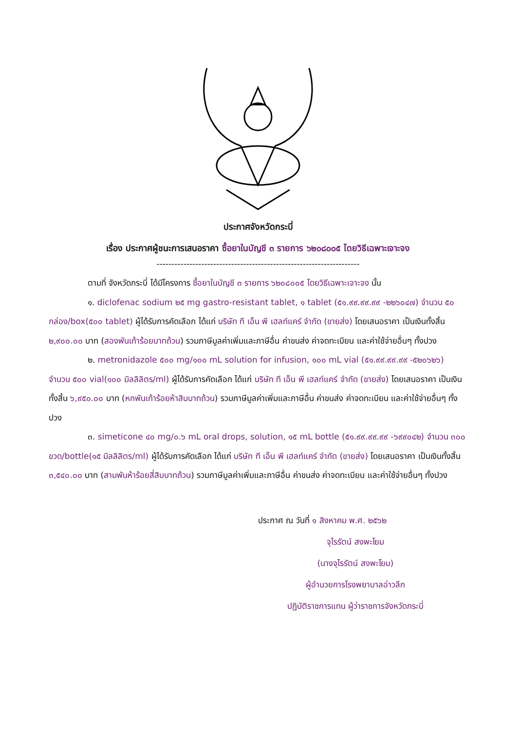ประกาศจังหวัดกระบี่
เรื่อง ประกาศผู้ชนะการเสนอราคา ซื้อยาในบัญชี ๓ รายการ ๖๒๐๘๐๐๕ โดยวิธีเฉพาะเจาะจง
--------------------------------------------------------------------
ตามที่ จังหวัดกระบี่ ได้มีโครงการ ซื้อยาในบัญชี ๓ รายการ ๖๒๐๘๐๐๕ โดยวิธีเฉพาะเจาะจง นั้น
๑. diclofenac sodium ๒๕ mg gastro-resistant tablet, ๑ tablet (๕๑.๙๙.๙๙.๙๙ -๒๒๖๐๔๗) จำนวน ๕๐ กล่อง/box(๕๐๐ tablet) ผู้ได้รับการคัดเลือก ได้แก่ บริษัท ที เอ็น พี เฮลท์แคร์ จำกัด (ขายส่ง) โดยเสนอราคา เป็นเงินทั้งสิ้น ๒,๙๐๐.๐๐ บาท (สองพันเก้าร้อยบาทถ้วน) รวมภาษีมูลค่าเพิ่มและภาษีอื่น ค่าขนส่ง ค่าจดทะเบียน และค่าใช้จ่ายอื่นๆ ทั้งปวง
๒. metronidazole ๕๐๐ mg/๑๐๐ mL solution for infusion, ๑๐๐ mL vial (๕๑.๙๙.๙๙.๙๙ -๕๒๐๖๒๖) จำนวน ๕๐๐ vial(๑๐๐ มิลลิลิตร/ml) ผู้ได้รับการคัดเลือก ได้แก่ บริษัท ที เอ็น พี เฮลท์แคร์ จำกัด (ขายส่ง) โดยเสนอราคา เป็นเงินทั้งสิ้น ๖,๙๕๐.๐๐ บาท (หกพันเก้าร้อยห้าสิบบาทถ้วน) รวมภาษีมูลค่าเพิ่มและภาษีอื่น ค่าขนส่ง ค่าจดทะเบียน และค่าใช้จ่ายอื่นๆ ทั้งปวง
๓. simeticone ๔๐ mg/๐.๖ mL oral drops, solution, ๑๕ mL bottle (๕๑.๙๙.๙๙.๙๙ -๖๙๙๐๔๒) จำนวน ๓๐๐ ขวด/bottle(๑๕ มิลลิลิตร/ml) ผู้ได้รับการคัดเลือก ได้แก่ บริษัท ที เอ็น พี เฮลท์แคร์ จำกัด (ขายส่ง) โดยเสนอราคา เป็นเงินทั้งสิ้น ๓,๕๔๐.๐๐ บาท (สามพันห้าร้อยสี่สิบบาทถ้วน) รวมภาษีมูลค่าเพิ่มและภาษีอื่น ค่าขนส่ง ค่าจดทะเบียน และค่าใช้จ่ายอื่นๆ ทั้งปวง
ประกาศ ณ วันที่ ๑ สิงหาคม พ.ศ. ๒๕๖๒
จุไรรัตน์ สงพะโยม
(นางจุไรรัตน์ สงพะโยม)
ผู้อำนวยการโรงพยาบาลอ่าวลึก
ปฏิบัติราชการแทน ผู้ว่าราชการจังหวัดกระบี่